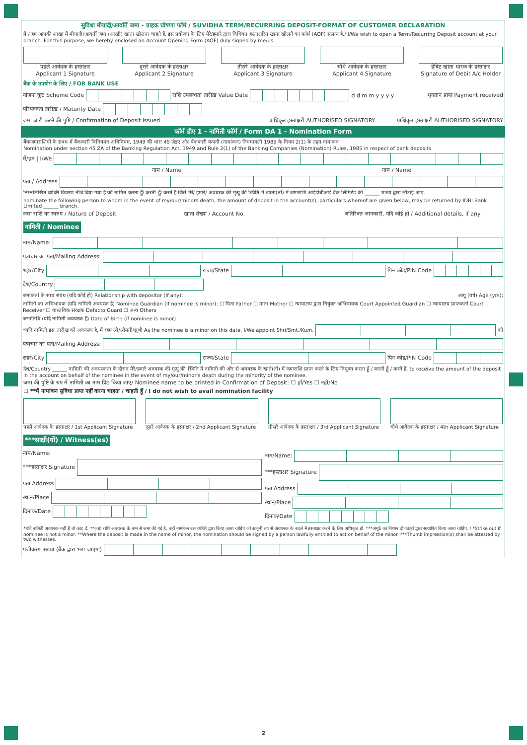सुविधा मीयादी/आवर्ति जमा - ग्राहक घोषणा फॉर्म / SUVIDHA TERM/RECURRING DEPOSIT-FORMAT OF CUSTOMER DECLARATION
मैं / हम आपकी शाखा में मीयादी/आवर्ती जमा (आरडी) खाता खोलना चाहते हैं. इस प्रयोजन के लिए मेरे/हमारे द्वारा विधिवत हस्ताक्षरित खाता खोलने का फॉर्म (AOF) संलग्न है./ I/We wish to open a Term/Recurring Deposit account at your branch. For this purpose, we hereby enclosed an Account Opening Form (AOF) duly signed by me/us.
पहले आवेदक के हस्ताक्षर
Applicant 1 Signature
दूसरे आवेदक के हस्ताक्षर
Applicant 2 Signature
तीसरे आवेदक के हस्ताक्षर
Applicant 3 Signature
चौथे आवेदक के हस्ताक्षर
Applicant 4 Signature
डेबिट खाता धारक के हस्ताक्षर
Signature of Debit A/c Holder
बैंक के उपयोग के लिए / FOR BANK USE
योजना कूट Scheme Code
राशि उपलब्धता तारीख़ Value Date
d d m m y y y y भुगतान प्राप्त Payment received
परिपक्वता तारीख़ / Maturity Date
जमा जारी करने की पुष्टि / Confirmation of Deposit issued प्राधिकृत हस्ताक्षरी AUTHORISED SIGNATORY प्राधिकृत हस्ताक्षरी AUTHORISED SIGNATORY
फॉर्म डीए 1 - नामिती फॉर्म / Form DA 1 - Nomination Form
बैंकजमाराशियों के संबंध में बैंककारी विनियमन अधिनियम, 1949 की धारा 45 ज़ेडए और बैंककारी कंपनी (नामांकन) नियमावली 1985 के नियम 2(1) के तहत नामांकन
Nomination under section 45 ZA of the Banking Regulation Act, 1949 and Rule 2(1) of the Banking Companies (Nomination) Rules, 1985 in respect of bank deposits.
मैं/हम | I/We
नाम / Name नाम / Name
पता / Address
निम्नलिखित व्यक्ति विवरण नीचे दिया गया है को नामित करता हूँ/ करती हूँ/ करते है जिसे मेरे/ हमारे/ अवयस्क की मृत्यु की स्थिति में खाता(तों) में जमाराशि आईडीबीआई बैंक लिमिटेड की ______ शाखा द्वारा लौटाई जाए.
nominate the following person to whom in the event of my/our/minors death, the amount of deposit in the account(s), particulars whereof are given below, may be returned by IDBI Bank Limited ______ branch.
जमा राशि का स्वरुप / Nature of Deposit खाता संख्या / Account No. अतिरिक्त जानकारी, यदि कोई हो / Additional details, if any
नामिती / Nominee
नाम/Name:
पत्राचार का पता/Mailing Address:
शहर/City
राज्य/State
पिन कोड/PIN Code
देश/Country
जमाकर्ता के साथ संबंध (यदि कोई हो) Relationship with depositor (If any): आयु (वर्ष) Age (yrs):
नामिती का अभिभावक (यदि नामिती अवयस्क है) Nominee Guardian (If nominee is minor): ☐ पिता Father ☐ माता Mother ☐ न्यायालय द्वारा नियुक्त अभिभावक Court Appointed Guardian ☐ न्यायालय प्राप्तकर्ता Court Receiver ☐ वास्तविक संरक्षक Defacto Guard ☐ अन्य Others
जन्मतिथि (यदि नामिती अवयस्क है) Date of Birth (if nominee is minor)
*यदि नामिती इस तारीख को अवयस्क है, मैं /हम श्री/श्रीमती/सुश्री As the nominee is a minor on this date, I/We appoint Shri/Smt./Kum.
को
पत्राचार का पता/Mailing Address:
शहर/City
राज्य/State
पिन कोड/PIN Code
देश/Country ______ नामिती की अवयस्कता के दौरान मेरे/हमारे अवयस्क की मृत्यु की स्थिति में नामिती की ओर से अवयस्क के खाते(तों) में जमाराशि प्राप्त करने के लिए नियुक्त करता हूँ / करती हूँ / करतें है, to receive the amount of the deposit in the account on behalf of the nominee in the event of my/our/minor's death during the minority of the nominee.
जमा की पुष्टि के रुप में नामिती का नाम प्रिंट किया जाए/ Nominee name to be printed in Confirmation of Deposit: ☐ हाँ/Yes ☐ नहीं/No
☐ **मैं नामांकन सुविधा प्राप्त नहीं करना चाहता / चाहती हूँ / I do not wish to avail nomination facility
पहले आवेदक के हस्ताक्षर / 1st Applicant Signature
दूसरे आवेदक के हस्ताक्षर / 2nd Applicant Signature
तीसरे आवेदक के हस्ताक्षर / 3rd Applicant Signature
चौथे आवेदक के हस्ताक्षर / 4th Applicant Signature
***साक्षी(यों) / Witness(es)
नाम/Name:
***हस्ताक्षर Signature
पता Address
स्थान/Place
दिनांक/Date
नाम/Name:
***हस्ताक्षर Signature
पता Address
स्थान/Place
दिनांक/Date
*यदि नामिती अवयस्क नहीं है तो काट दें. **जहां राशि अवयस्क के नाम से जमा की गई है, वहाँ नामांकन उस व्यक्ति द्वारा किया जाना चाहिए जो कानूनी रुप से अवयस्क के बदले में हस्ताक्षर करने के लिए अधिकृत हों. ***अंगूठे का निशान दो गवाहों द्वारा सत्यापित किया जाना चाहिए. / *Strike out if nominee is not a minor. **Where the deposit is made in the name of minor, the nomination should be signed by a person lawfully entitled to act on behalf of the minor. ***Thumb impression(s) shall be attested by two witnesses.
पंजीकरण संख्या (बैंक द्वारा भरा जाएगा)
2